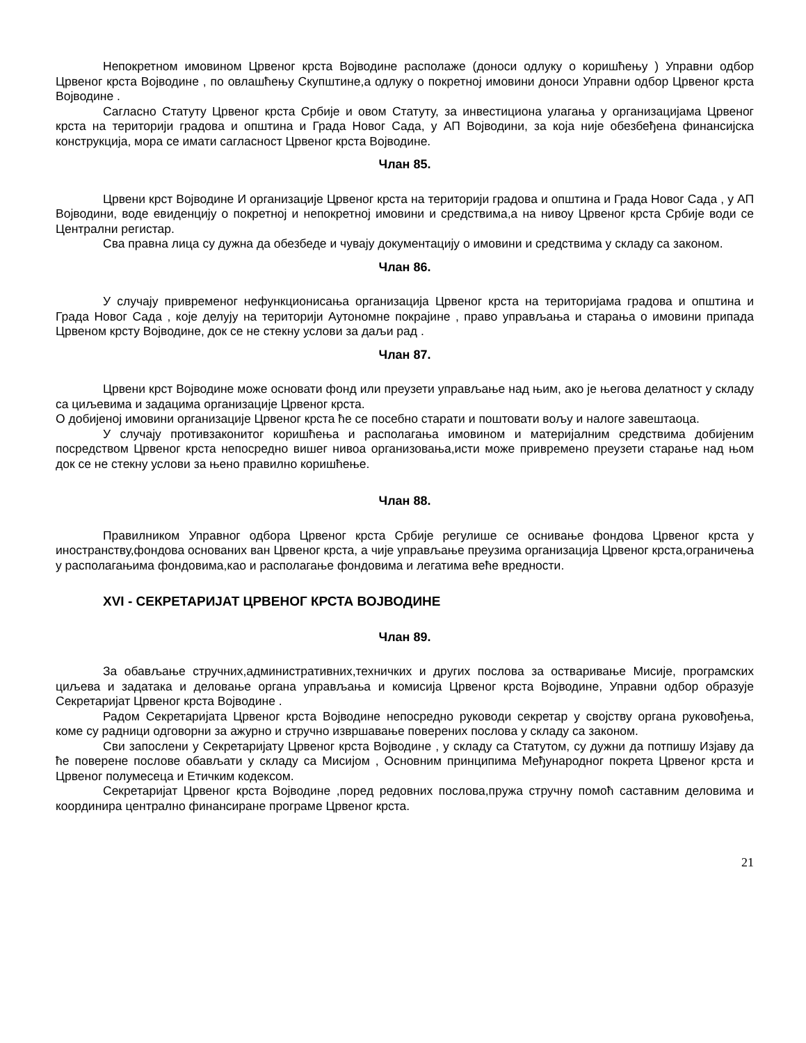Непокретном имовином Црвеног крста Војводине располаже (доноси одлуку о коришћењу ) Управни одбор Црвеног крста Војводине , по овлашћењу Скупштине,а одлуку о покретној имовини доноси Управни одбор Црвеног крста Војводине .
Сагласно Статуту Црвеног крста Србије и овом Статуту, за инвестициона улагања у организацијама Црвеног крста на територији градова и општина и Града Новог Сада, у АП Војводини, за која није обезбеђена финансијска конструкција, мора се имати сагласност Црвеног крста Војводине.
Члан 85.
Црвени крст Војводине И организације Црвеног крста на територији градова и општина и Града Новог Сада , у АП Војводини, воде евиденцију о покретној и непокретној имовини и средствима,а на нивоу Црвеног крста Србије води се Централни регистар.
Сва правна лица су дужна да обезбеде и чувају документацију о имовини и средствима у складу са законом.
Члан 86.
У случају привременог нефункционисања организација Црвеног крста на територијама градова и општина и Града Новог Сада , које делују на територији Аутономне покрајине , право управљања и старања о имовини припада Црвеном крсту Војводине, док се не стекну услови за даљи рад .
Члан 87.
Црвени крст Војводине може основати фонд или преузети управљање над њим, ако је његова делатност у складу са циљевима и задацима организације Црвеног крста.
О добијеној имовини организације Црвеног крста ће се посебно старати и поштовати вољу и налоге завештаоца.
У случају противзаконитог коришћења и располагања имовином и материјалним средствима добијеним посредством Црвеног крста непосредно вишег нивоа организовања,исти може привремено преузети старање над њом док се не стекну услови за њено правилно коришћење.
Члан 88.
Правилником Управног одбора Црвеног крста Србије регулише се оснивање фондова Црвеног крста у иностранству,фондова основаних ван Црвеног крста, а чије управљање преузима организација Црвеног крста,ограничења у располагањима фондовима,као и располагање фондовима и легатима веће вредности.
XVI - СЕКРЕТАРИЈАТ ЦРВЕНОГ КРСТА ВОЈВОДИНЕ
Члан 89.
За обављање стручних,административних,техничких и других послова за остваривање Мисије, програмских циљева и задатака и деловање органа управљања и комисија Црвеног крста Војводине, Управни одбор образује Секретаријат Црвеног крста Војводине .
Радом Секретаријата Црвеног крста Војводине непосредно руководи секретар у својству органа руковођења, коме су радници одговорни за ажурно и стручно извршавање поверених послова у складу са законом.
Сви запослени у Секретаријату Црвеног крста Војводине , у складу са Статутом, су дужни да потпишу Изјаву да ће поверене послове обављати у складу са Мисијом , Основним принципима Међународног покрета Црвеног крста и Црвеног полумесеца и Етичким кодексом.
Секретаријат Црвеног крста Војводине ,поред редовних послова,пружа стручну помоћ саставним деловима и координира централно финансиране програме Црвеног крста.
21